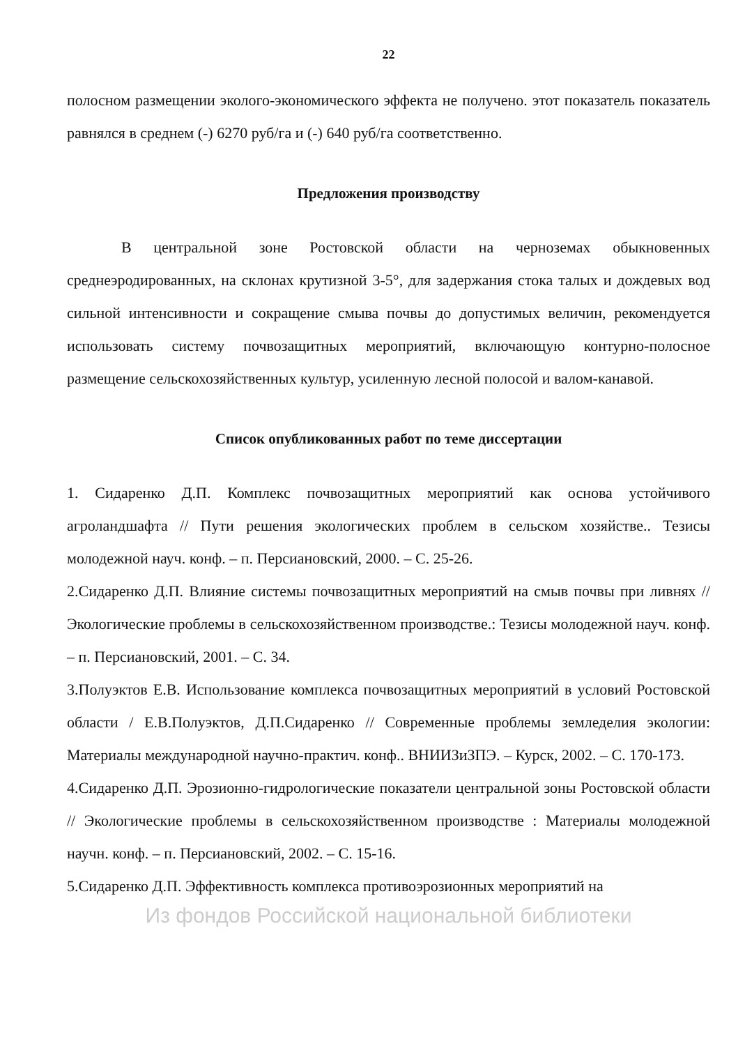22
полосном размещении эколого-экономического эффекта не получено. этот показатель показатель равнялся в среднем (-) 6270 руб/га и (-) 640 руб/га соответственно.
Предложения производству
В центральной зоне Ростовской области на черноземах обыкновенных среднеэродированных, на склонах крутизной 3-5°, для задержания стока талых и дождевых вод сильной интенсивности и сокращение смыва почвы до допустимых величин, рекомендуется использовать систему почвозащитных мероприятий, включающую контурно-полосное размещение сельскохозяйственных культур, усиленную лесной полосой и валом-канавой.
Список опубликованных работ по теме диссертации
1. Сидаренко Д.П. Комплекс почвозащитных мероприятий как основа устойчивого агроландшафта // Пути решения экологических проблем в сельском хозяйстве.. Тезисы молодежной науч. конф. – п. Персиановский, 2000. – С. 25-26.
2.Сидаренко Д.П. Влияние системы почвозащитных мероприятий на смыв почвы при ливнях // Экологические проблемы в сельскохозяйственном производстве.: Тезисы молодежной науч. конф. – п. Персиановский, 2001. – С. 34.
3.Полуэктов Е.В. Использование комплекса почвозащитных мероприятий в условий Ростовской области / Е.В.Полуэктов, Д.П.Сидаренко // Современные проблемы земледелия экологии: Материалы международной научно-практич. конф.. ВНИИЗиЗПЭ. – Курск, 2002. – С. 170-173.
4.Сидаренко Д.П. Эрозионно-гидрологические показатели центральной зоны Ростовской области // Экологические проблемы в сельскохозяйственном производстве : Материалы молодежной научн. конф. – п. Персиановский, 2002. – С. 15-16.
5.Сидаренко Д.П. Эффективность комплекса противоэрозионных мероприятий на
Из фондов Российской национальной библиотеки